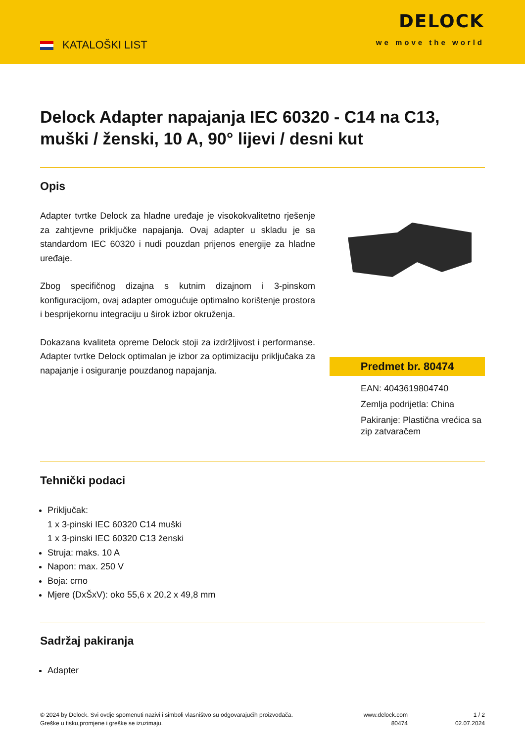KATALOŠKI LIST
DELOCK
we move the world
Delock Adapter napajanja IEC 60320 - C14 na C13, muški / ženski, 10 A, 90° lijevi / desni kut
Opis
Adapter tvrtke Delock za hladne uređaje je visokokvalitetno rješenje za zahtjevne priključke napajanja. Ovaj adapter u skladu je sa standardom IEC 60320 i nudi pouzdan prijenos energije za hladne uređaje.
Zbog specifičnog dizajna s kutnim dizajnom i 3-pinskom konfiguracijom, ovaj adapter omogućuje optimalno korištenje prostora i besprijekornu integraciju u širok izbor okruženja.
Dokazana kvaliteta opreme Delock stoji za izdržljivost i performanse. Adapter tvrtke Delock optimalan je izbor za optimizaciju priključaka za napajanje i osiguranje pouzdanog napajanja.
Predmet br. 80474
EAN: 4043619804740
Zemlja podrijetla: China
Pakiranje: Plastična vrećica sa zip zatvaračem
Tehnički podaci
Priključak:
1 x 3-pinski IEC 60320 C14 muški
1 x 3-pinski IEC 60320 C13 ženski
Struja: maks. 10 A
Napon: max. 250 V
Boja: crno
Mjere (DxŠxV): oko 55,6 x 20,2 x 49,8 mm
Sadržaj pakiranja
Adapter
© 2024 by Delock. Svi ovdje spomenuti nazivi i simboli vlasništvo su odgovarajućih proizvođača.
Greške u tisku,promjene i greške se izuzimaju.
www.delock.com
80474
1 / 2
02.07.2024